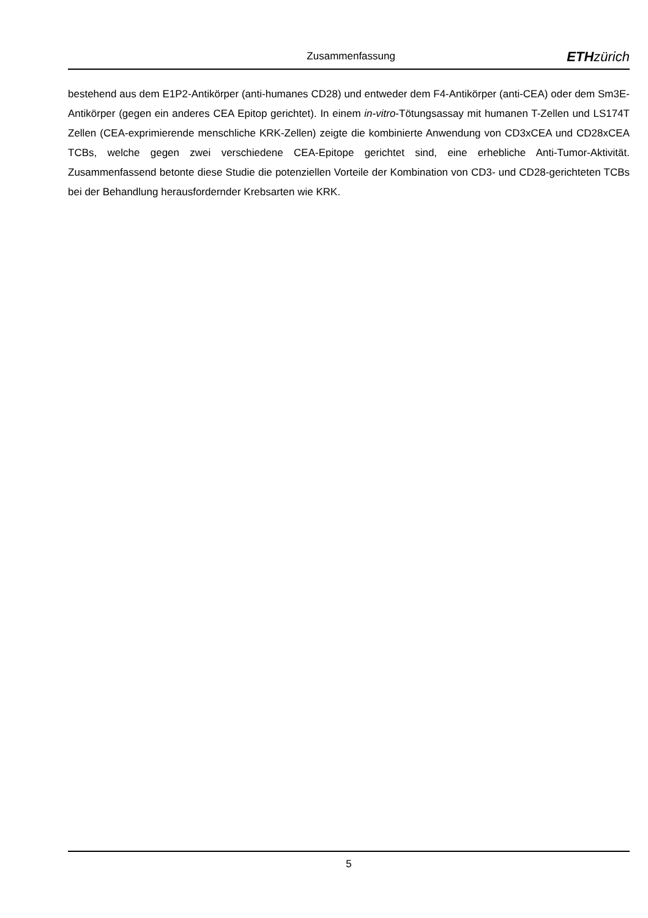Zusammenfassung
ETH zürich
bestehend aus dem E1P2-Antikörper (anti-humanes CD28) und entweder dem F4-Antikörper (anti-CEA) oder dem Sm3E-Antikörper (gegen ein anderes CEA Epitop gerichtet). In einem in-vitro-Tötungsassay mit humanen T-Zellen und LS174T Zellen (CEA-exprimierende menschliche KRK-Zellen) zeigte die kombinierte Anwendung von CD3xCEA und CD28xCEA TCBs, welche gegen zwei verschiedene CEA-Epitope gerichtet sind, eine erhebliche Anti-Tumor-Aktivität. Zusammenfassend betonte diese Studie die potenziellen Vorteile der Kombination von CD3- und CD28-gerichteten TCBs bei der Behandlung herausfordernder Krebsarten wie KRK.
5